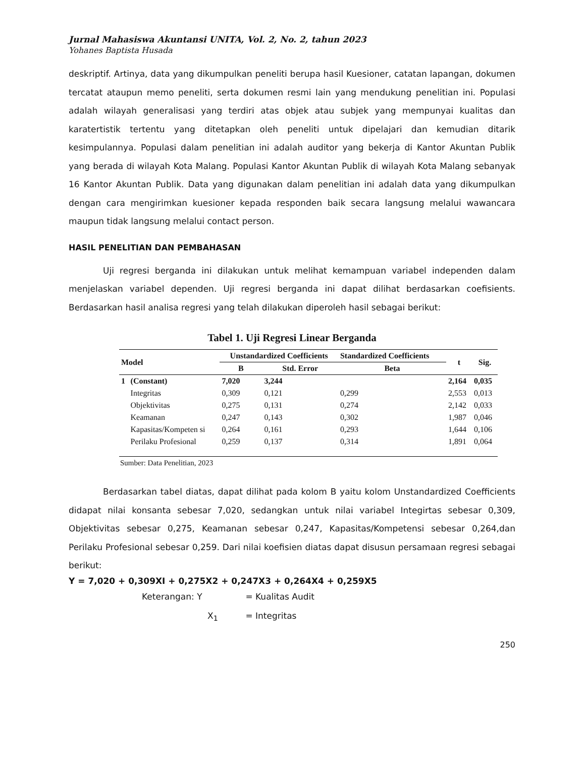Jurnal Mahasiswa Akuntansi UNITA, Vol. 2, No. 2, tahun 2023
Yohanes Baptista Husada
deskriptif. Artinya, data yang dikumpulkan peneliti berupa hasil Kuesioner, catatan lapangan, dokumen tercatat ataupun memo peneliti, serta dokumen resmi lain yang mendukung penelitian ini. Populasi adalah wilayah generalisasi yang terdiri atas objek atau subjek yang mempunyai kualitas dan karatertistik tertentu yang ditetapkan oleh peneliti untuk dipelajari dan kemudian ditarik kesimpulannya. Populasi dalam penelitian ini adalah auditor yang bekerja di Kantor Akuntan Publik yang berada di wilayah Kota Malang. Populasi Kantor Akuntan Publik di wilayah Kota Malang sebanyak 16 Kantor Akuntan Publik. Data yang digunakan dalam penelitian ini adalah data yang dikumpulkan dengan cara mengirimkan kuesioner kepada responden baik secara langsung melalui wawancara maupun tidak langsung melalui contact person.
HASIL PENELITIAN DAN PEMBAHASAN
Uji regresi berganda ini dilakukan untuk melihat kemampuan variabel independen dalam menjelaskan variabel dependen. Uji regresi berganda ini dapat dilihat berdasarkan coefisients. Berdasarkan hasil analisa regresi yang telah dilakukan diperoleh hasil sebagai berikut:
Tabel 1. Uji Regresi Linear Berganda
| Model | | Unstandardized Coefficients | | Standardized Coefficients | t | Sig. |
| --- | --- | --- | --- | --- | --- | --- |
| | | B | Std. Error | Beta | | |
| 1 | (Constant) | 7,020 | 3,244 | | 2,164 | 0,035 |
| | Integritas | 0,309 | 0,121 | 0,299 | 2,553 | 0,013 |
| | Objektivitas | 0,275 | 0,131 | 0,274 | 2,142 | 0,033 |
| | Keamanan | 0,247 | 0,143 | 0,302 | 1,987 | 0,046 |
| | Kapasitas/Kompeten si | 0,264 | 0,161 | 0,293 | 1,644 | 0,106 |
| | Perilaku Profesional | 0,259 | 0,137 | 0,314 | 1,891 | 0,064 |
Sumber: Data Penelitian, 2023
Berdasarkan tabel diatas, dapat dilihat pada kolom B yaitu kolom Unstandardized Coefficients didapat nilai konsanta sebesar 7,020, sedangkan untuk nilai variabel Integirtas sebesar 0,309, Objektivitas sebesar 0,275, Keamanan sebesar 0,247, Kapasitas/Kompetensi sebesar 0,264,dan Perilaku Profesional sebesar 0,259. Dari nilai koefisien diatas dapat disusun persamaan regresi sebagai berikut:
Y = 7,020 + 0,309XI + 0,275X2 + 0,247X3 + 0,264X4 + 0,259X5
Keterangan: Y = Kualitas Audit
X<sub>1</sub> = Integritas
250